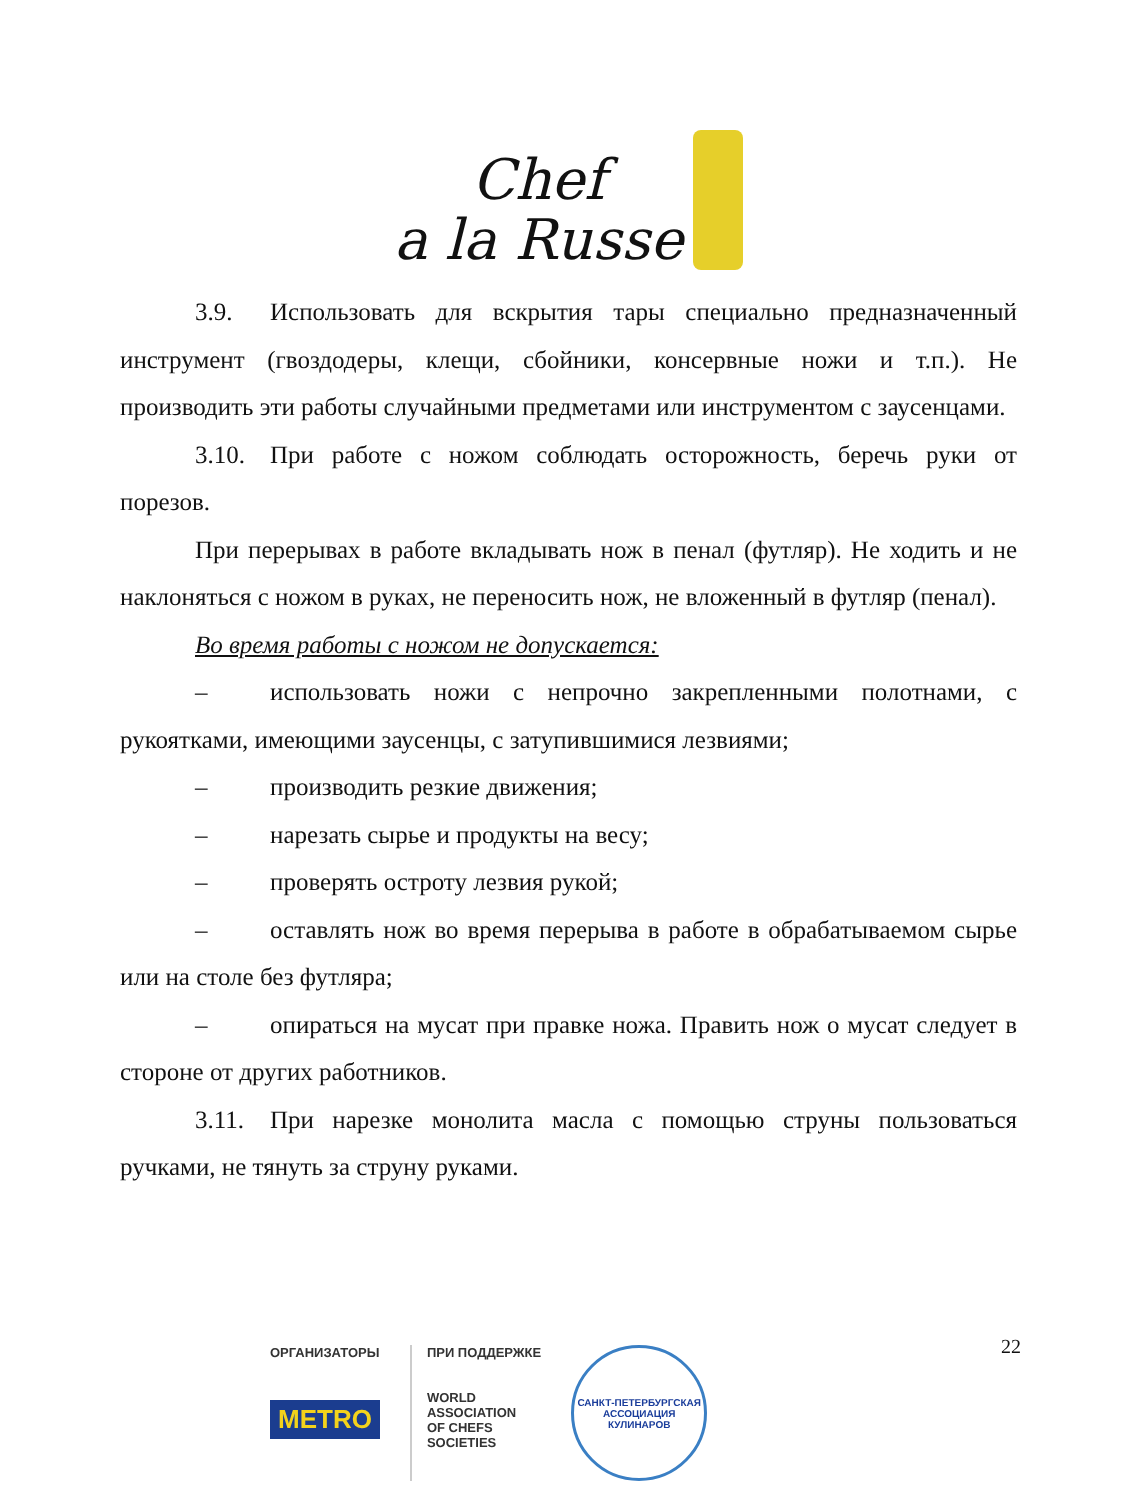Chef
a la Russe
3.9. Использовать для вскрытия тары специально предназначенный инструмент (гвоздодеры, клещи, сбойники, консервные ножи и т.п.). Не производить эти работы случайными предметами или инструментом с заусенцами.
3.10. При работе с ножом соблюдать осторожность, беречь руки от порезов.
При перерывах в работе вкладывать нож в пенал (футляр). Не ходить и не наклоняться с ножом в руках, не переносить нож, не вложенный в футляр (пенал).
Во время работы с ножом не допускается:
– использовать ножи с непрочно закрепленными полотнами, с рукоятками, имеющими заусенцы, с затупившимися лезвиями;
– производить резкие движения;
– нарезать сырье и продукты на весу;
– проверять остроту лезвия рукой;
– оставлять нож во время перерыва в работе в обрабатываемом сырье или на столе без футляра;
– опираться на мусат при правке ножа. Править нож о мусат следует в стороне от других работников.
3.11. При нарезке монолита масла с помощью струны пользоваться ручками, не тянуть за струну руками.
22
ОРГАНИЗАТОРЫ
METRO
ПРИ ПОДДЕРЖКЕ
WORLD
ASSOCIATION
OF CHEFS
SOCIETIES
САНКТ-ПЕТЕРБУРГСКАЯ
АССОЦИАЦИЯ КУЛИНАРОВ